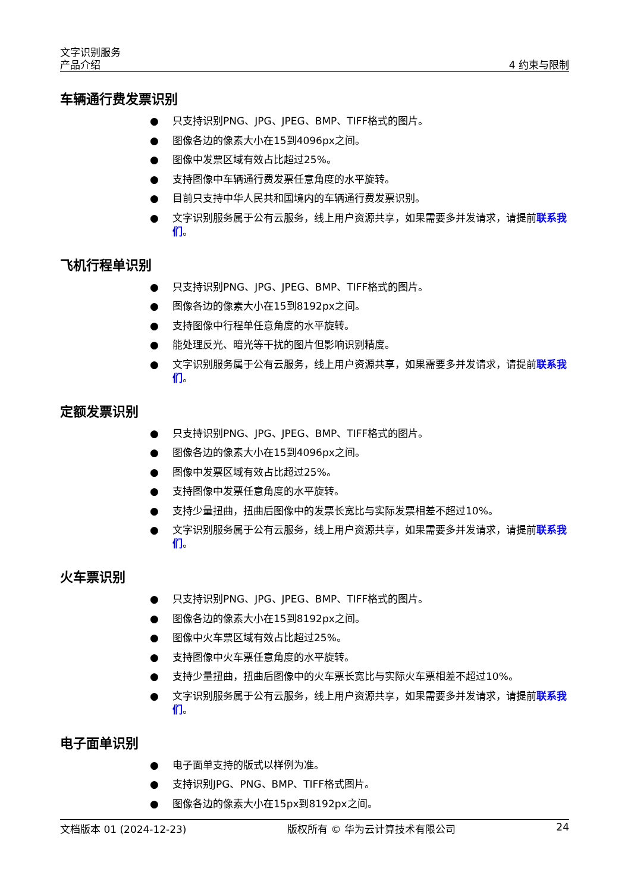文字识别服务
产品介绍
4 约束与限制
车辆通行费发票识别
● 只支持识别PNG、JPG、JPEG、BMP、TIFF格式的图片。
● 图像各边的像素大小在15到4096px之间。
● 图像中发票区域有效占比超过25%。
● 支持图像中车辆通行费发票任意角度的水平旋转。
● 目前只支持中华人民共和国境内的车辆通行费发票识别。
● 文字识别服务属于公有云服务，线上用户资源共享，如果需要多并发请求，请提前联系我们。
飞机行程单识别
● 只支持识别PNG、JPG、JPEG、BMP、TIFF格式的图片。
● 图像各边的像素大小在15到8192px之间。
● 支持图像中行程单任意角度的水平旋转。
● 能处理反光、暗光等干扰的图片但影响识别精度。
● 文字识别服务属于公有云服务，线上用户资源共享，如果需要多并发请求，请提前联系我们。
定额发票识别
● 只支持识别PNG、JPG、JPEG、BMP、TIFF格式的图片。
● 图像各边的像素大小在15到4096px之间。
● 图像中发票区域有效占比超过25%。
● 支持图像中发票任意角度的水平旋转。
● 支持少量扭曲，扭曲后图像中的发票长宽比与实际发票相差不超过10%。
● 文字识别服务属于公有云服务，线上用户资源共享，如果需要多并发请求，请提前联系我们。
火车票识别
● 只支持识别PNG、JPG、JPEG、BMP、TIFF格式的图片。
● 图像各边的像素大小在15到8192px之间。
● 图像中火车票区域有效占比超过25%。
● 支持图像中火车票任意角度的水平旋转。
● 支持少量扭曲，扭曲后图像中的火车票长宽比与实际火车票相差不超过10%。
● 文字识别服务属于公有云服务，线上用户资源共享，如果需要多并发请求，请提前联系我们。
电子面单识别
● 电子面单支持的版式以样例为准。
● 支持识别JPG、PNG、BMP、TIFF格式图片。
● 图像各边的像素大小在15px到8192px之间。
文档版本 01 (2024-12-23) 版权所有 © 华为云计算技术有限公司 24